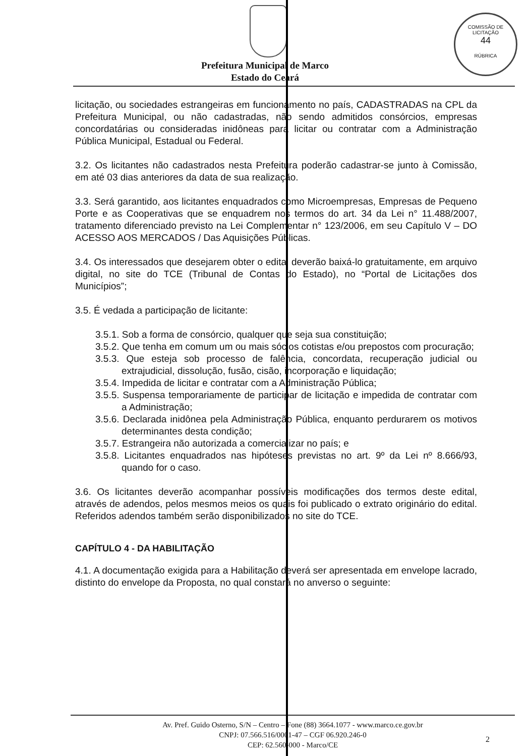COMISSÃO DE LICITAÇÃO
44
RÚBRICA
Prefeitura Municipal de Marco
Estado do Ceará
licitação, ou sociedades estrangeiras em funcionamento no país, CADASTRADAS na CPL da Prefeitura Municipal, ou não cadastradas, não sendo admitidos consórcios, empresas concordatárias ou consideradas inidôneas para licitar ou contratar com a Administração Pública Municipal, Estadual ou Federal.
3.2. Os licitantes não cadastrados nesta Prefeitura poderão cadastrar-se junto à Comissão, em até 03 dias anteriores da data de sua realização.
3.3. Será garantido, aos licitantes enquadrados como Microempresas, Empresas de Pequeno Porte e as Cooperativas que se enquadrem nos termos do art. 34 da Lei n° 11.488/2007, tratamento diferenciado previsto na Lei Complementar n° 123/2006, em seu Capítulo V – DO ACESSO AOS MERCADOS / Das Aquisições Públicas.
3.4. Os interessados que desejarem obter o edital deverão baixá-lo gratuitamente, em arquivo digital, no site do TCE (Tribunal de Contas do Estado), no “Portal de Licitações dos Municípios”;
3.5. É vedada a participação de licitante:
3.5.1. Sob a forma de consórcio, qualquer que seja sua constituição;
3.5.2. Que tenha em comum um ou mais sócios cotistas e/ou prepostos com procuração;
3.5.3. Que esteja sob processo de falência, concordata, recuperação judicial ou extrajudicial, dissolução, fusão, cisão, incorporação e liquidação;
3.5.4. Impedida de licitar e contratar com a Administração Pública;
3.5.5. Suspensa temporariamente de participar de licitação e impedida de contratar com a Administração;
3.5.6. Declarada inidônea pela Administração Pública, enquanto perdurarem os motivos determinantes desta condição;
3.5.7. Estrangeira não autorizada a comercializar no país; e
3.5.8. Licitantes enquadrados nas hipóteses previstas no art. 9º da Lei nº 8.666/93, quando for o caso.
3.6. Os licitantes deverão acompanhar possíveis modificações dos termos deste edital, através de adendos, pelos mesmos meios os quais foi publicado o extrato originário do edital. Referidos adendos também serão disponibilizados no site do TCE.
CAPÍTULO 4 - DA HABILITAÇÃO
4.1. A documentação exigida para a Habilitação deverá ser apresentada em envelope lacrado, distinto do envelope da Proposta, no qual constará no anverso o seguinte:
Av. Pref. Guido Osterno, S/N – Centro – Fone (88) 3664.1077 - www.marco.ce.gov.br
CNPJ: 07.566.516/0001-47 – CGF 06.920.246-0
CEP: 62.560-000 - Marco/CE
2